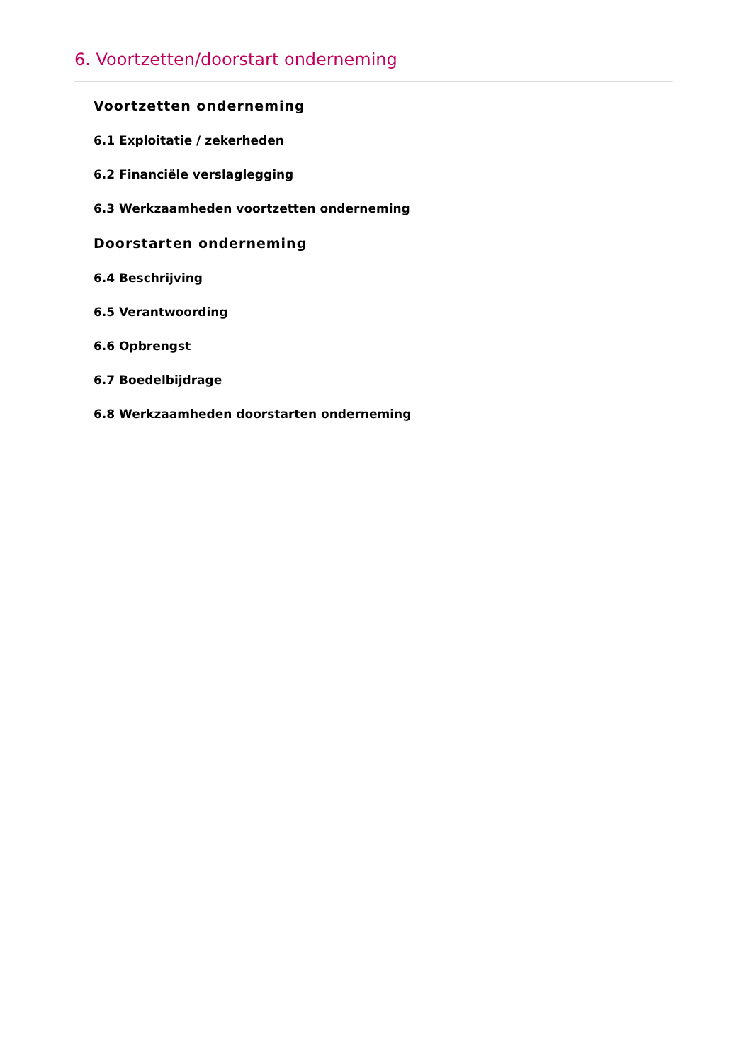6. Voortzetten/doorstart onderneming
Voortzetten onderneming
6.1 Exploitatie / zekerheden
6.2 Financiële verslaglegging
6.3 Werkzaamheden voortzetten onderneming
Doorstarten onderneming
6.4 Beschrijving
6.5 Verantwoording
6.6 Opbrengst
6.7 Boedelbijdrage
6.8 Werkzaamheden doorstarten onderneming